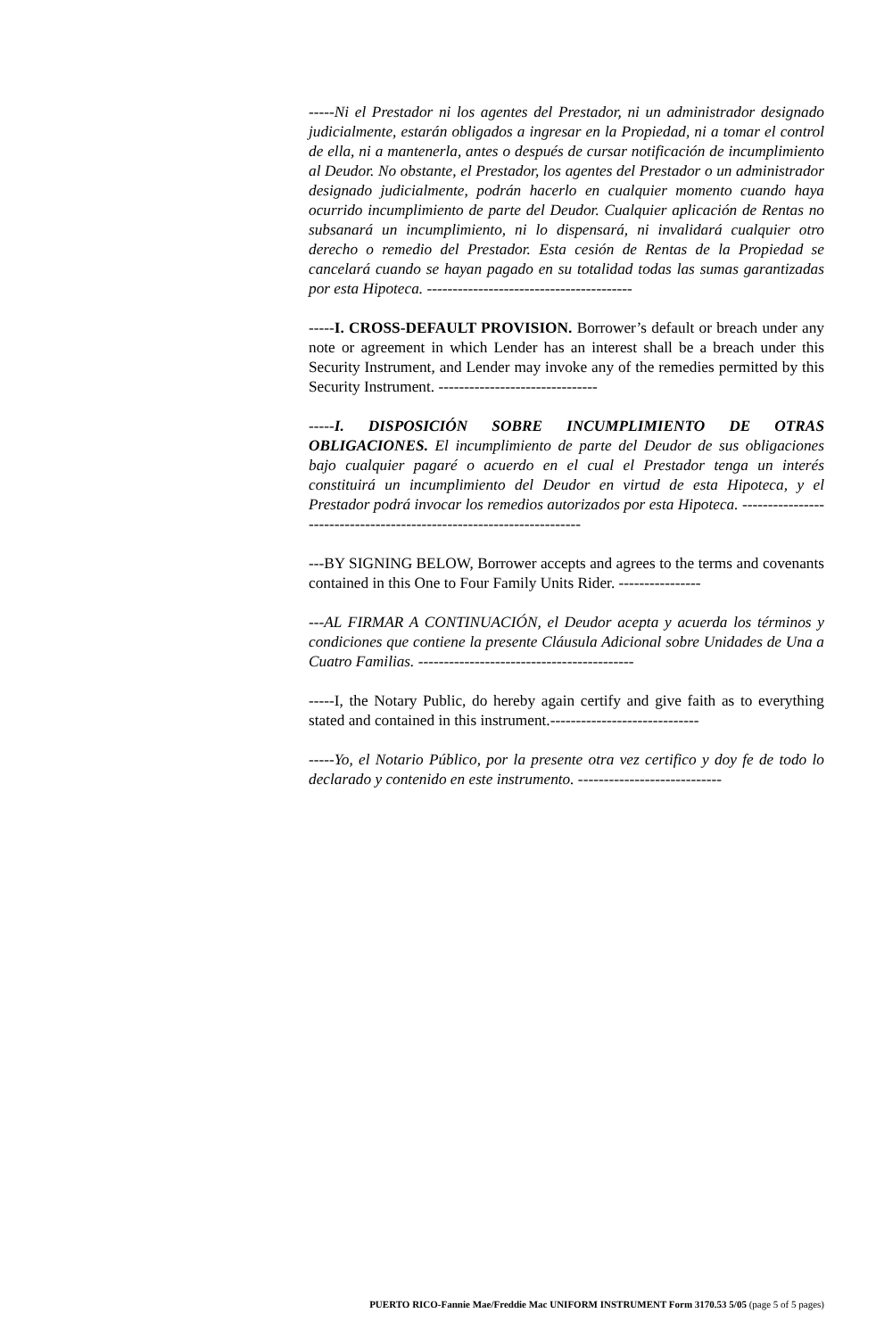-----Ni el Prestador ni los agentes del Prestador, ni un administrador designado judicialmente, estarán obligados a ingresar en la Propiedad, ni a tomar el control de ella, ni a mantenerla, antes o después de cursar notificación de incumplimiento al Deudor. No obstante, el Prestador, los agentes del Prestador o un administrador designado judicialmente, podrán hacerlo en cualquier momento cuando haya ocurrido incumplimiento de parte del Deudor. Cualquier aplicación de Rentas no subsanará un incumplimiento, ni lo dispensará, ni invalidará cualquier otro derecho o remedio del Prestador. Esta cesión de Rentas de la Propiedad se cancelará cuando se hayan pagado en su totalidad todas las sumas garantizadas por esta Hipoteca. ----------------------------------------
-----I. CROSS-DEFAULT PROVISION. Borrower’s default or breach under any note or agreement in which Lender has an interest shall be a breach under this Security Instrument, and Lender may invoke any of the remedies permitted by this Security Instrument. -------------------------------
-----I. DISPOSICIÓN SOBRE INCUMPLIMIENTO DE OTRAS OBLIGACIONES. El incumplimiento de parte del Deudor de sus obligaciones bajo cualquier pagaré o acuerdo en el cual el Prestador tenga un interés constituirá un incumplimiento del Deudor en virtud de esta Hipoteca, y el Prestador podrá invocar los remedios autorizados por esta Hipoteca. ---------------------------------------------------------------------
---BY SIGNING BELOW, Borrower accepts and agrees to the terms and covenants contained in this One to Four Family Units Rider. ----------------
---AL FIRMAR A CONTINUACIÓN, el Deudor acepta y acuerda los términos y condiciones que contiene la presente Cláusula Adicional sobre Unidades de Una a Cuatro Familias. ------------------------------------------
-----I, the Notary Public, do hereby again certify and give faith as to everything stated and contained in this instrument.-----------------------------
-----Yo, el Notario Público, por la presente otra vez certifico y doy fe de todo lo declarado y contenido en este instrumento. ----------------------------
PUERTO RICO-Fannie Mae/Freddie Mac UNIFORM INSTRUMENT Form 3170.53 5/05 (page 5 of 5 pages)